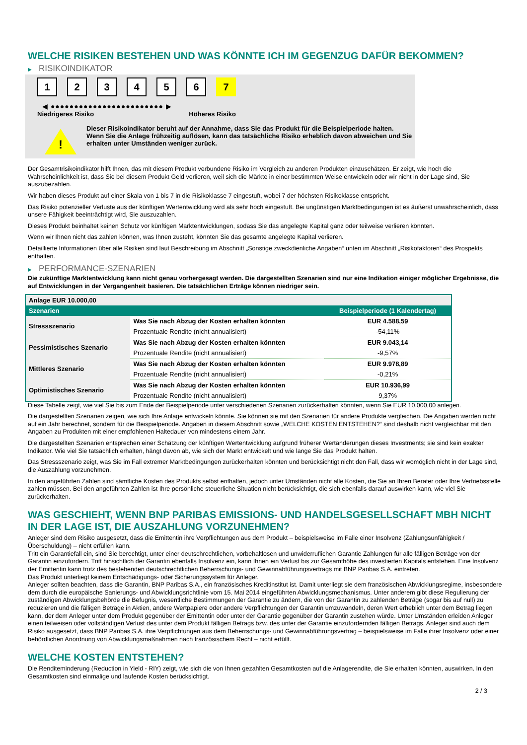WELCHE RISIKEN BESTEHEN UND WAS KÖNNTE ICH IM GEGENZUG DAFÜR BEKOMMEN?
▶ RISIKOINDIKATOR
1 2 3 4 5 6 7
◀ ●●●●●●●●●●●●●●●●●●●●●●●● ▶
Niedrigeres Risiko Höheres Risiko
!
Dieser Risikoindikator beruht auf der Annahme, dass Sie das Produkt für die Beispielperiode halten.
Wenn Sie die Anlage frühzeitig auflösen, kann das tatsächliche Risiko erheblich davon abweichen und Sie erhalten unter Umständen weniger zurück.
Der Gesamtrisikoindikator hilft Ihnen, das mit diesem Produkt verbundene Risiko im Vergleich zu anderen Produkten einzuschätzen. Er zeigt, wie hoch die Wahrscheinlichkeit ist, dass Sie bei diesem Produkt Geld verlieren, weil sich die Märkte in einer bestimmten Weise entwickeln oder wir nicht in der Lage sind, Sie auszubezahlen.
Wir haben dieses Produkt auf einer Skala von 1 bis 7 in die Risikoklasse 7 eingestuft, wobei 7 der höchsten Risikoklasse entspricht.
Das Risiko potenzieller Verluste aus der künftigen Wertentwicklung wird als sehr hoch eingestuft. Bei ungünstigen Marktbedingungen ist es äußerst unwahrscheinlich, dass unsere Fähigkeit beeinträchtigt wird, Sie auszuzahlen.
Dieses Produkt beinhaltet keinen Schutz vor künftigen Marktentwicklungen, sodass Sie das angelegte Kapital ganz oder teilweise verlieren könnten.
Wenn wir Ihnen nicht das zahlen können, was Ihnen zusteht, könnten Sie das gesamte angelegte Kapital verlieren.
Detaillierte Informationen über alle Risiken sind laut Beschreibung im Abschnitt „Sonstige zweckdienliche Angaben“ unten im Abschnitt „Risikofaktoren“ des Prospekts enthalten.
▶ PERFORMANCE-SZENARIEN
Die zukünftige Marktentwicklung kann nicht genau vorhergesagt werden. Die dargestellten Szenarien sind nur eine Indikation einiger möglicher Ergebnisse, die auf Entwicklungen in der Vergangenheit basieren. Die tatsächlichen Erträge können niedriger sein.
| Anlage EUR 10.000,00 | | |
| --- | --- | --- |
| Szenarien | | Beispielperiode (1 Kalendertag) |
| Stressszenario | Was Sie nach Abzug der Kosten erhalten könnten | EUR 4.588,59 |
| | Prozentuale Rendite (nicht annualisiert) | -54,11% |
| Pessimistisches Szenario | Was Sie nach Abzug der Kosten erhalten könnten | EUR 9.043,14 |
| | Prozentuale Rendite (nicht annualisiert) | -9,57% |
| Mittleres Szenario | Was Sie nach Abzug der Kosten erhalten könnten | EUR 9.978,89 |
| | Prozentuale Rendite (nicht annualisiert) | -0,21% |
| Optimistisches Szenario | Was Sie nach Abzug der Kosten erhalten könnten | EUR 10.936,99 |
| | Prozentuale Rendite (nicht annualisiert) | 9,37% |
Diese Tabelle zeigt, wie viel Sie bis zum Ende der Beispielperiode unter verschiedenen Szenarien zurückerhalten könnten, wenn Sie EUR 10.000,00 anlegen.
Die dargestellten Szenarien zeigen, wie sich Ihre Anlage entwickeln könnte. Sie können sie mit den Szenarien für andere Produkte vergleichen. Die Angaben werden nicht auf ein Jahr berechnet, sondern für die Beispielperiode. Angaben in diesem Abschnitt sowie „WELCHE KOSTEN ENTSTEHEN?“ sind deshalb nicht vergleichbar mit den Angaben zu Produkten mit einer empfohlenen Haltedauer von mindestens einem Jahr.
Die dargestellten Szenarien entsprechen einer Schätzung der künftigen Wertentwicklung aufgrund früherer Wertänderungen dieses Investments; sie sind kein exakter Indikator. Wie viel Sie tatsächlich erhalten, hängt davon ab, wie sich der Markt entwickelt und wie lange Sie das Produkt halten.
Das Stressszenario zeigt, was Sie im Fall extremer Marktbedingungen zurückerhalten könnten und berücksichtigt nicht den Fall, dass wir womöglich nicht in der Lage sind, die Auszahlung vorzunehmen.
In den angeführten Zahlen sind sämtliche Kosten des Produkts selbst enthalten, jedoch unter Umständen nicht alle Kosten, die Sie an Ihren Berater oder Ihre Vertriebsstelle zahlen müssen. Bei den angeführten Zahlen ist Ihre persönliche steuerliche Situation nicht berücksichtigt, die sich ebenfalls darauf auswirken kann, wie viel Sie zurückerhalten.
WAS GESCHIEHT, WENN BNP PARIBAS EMISSIONS- UND HANDELSGESELLSCHAFT MBH NICHT IN DER LAGE IST, DIE AUSZAHLUNG VORZUNEHMEN?
Anleger sind dem Risiko ausgesetzt, dass die Emittentin ihre Verpflichtungen aus dem Produkt – beispielsweise im Falle einer Insolvenz (Zahlungsunfähigkeit / Überschuldung) – nicht erfüllen kann.
Tritt ein Garantiefall ein, sind Sie berechtigt, unter einer deutschrechtlichen, vorbehaltlosen und unwiderruflichen Garantie Zahlungen für alle fälligen Beträge von der Garantin einzufordern. Tritt hinsichtlich der Garantin ebenfalls Insolvenz ein, kann Ihnen ein Verlust bis zur Gesamthöhe des investierten Kapitals entstehen. Eine Insolvenz der Emittentin kann trotz des bestehenden deutschrechtlichen Beherrschungs- und Gewinnabführungsvertrags mit BNP Paribas S.A. eintreten.
Das Produkt unterliegt keinem Entschädigungs- oder Sicherungssystem für Anleger.
Anleger sollten beachten, dass die Garantin, BNP Paribas S.A., ein französisches Kreditinstitut ist. Damit unterliegt sie dem französischen Abwicklungsregime, insbesondere dem durch die europäische Sanierungs- und Abwicklungsrichtlinie vom 15. Mai 2014 eingeführten Abwicklungsmechanismus. Unter anderem gibt diese Regulierung der zuständigen Abwicklungsbehörde die Befugnis, wesentliche Bestimmungen der Garantie zu ändern, die von der Garantin zu zahlenden Beträge (sogar bis auf null) zu reduzieren und die fälligen Beträge in Aktien, andere Wertpapiere oder andere Verpflichtungen der Garantin umzuwandeln, deren Wert erheblich unter dem Betrag liegen kann, der dem Anleger unter dem Produkt gegenüber der Emittentin oder unter der Garantie gegenüber der Garantin zustehen würde. Unter Umständen erleiden Anleger einen teilweisen oder vollständigen Verlust des unter dem Produkt fälligen Betrags bzw. des unter der Garantie einzufordernden fälligen Betrags. Anleger sind auch dem Risiko ausgesetzt, dass BNP Paribas S.A. ihre Verpflichtungen aus dem Beherrschungs- und Gewinnabführungsvertrag – beispielsweise im Falle ihrer Insolvenz oder einer behördlichen Anordnung von Abwicklungsmaßnahmen nach französischem Recht – nicht erfüllt.
WELCHE KOSTEN ENTSTEHEN?
Die Renditeminderung (Reduction in Yield - RIY) zeigt, wie sich die von Ihnen gezahlten Gesamtkosten auf die Anlagerendite, die Sie erhalten könnten, auswirken. In den Gesamtkosten sind einmalige und laufende Kosten berücksichtigt.
2 / 3